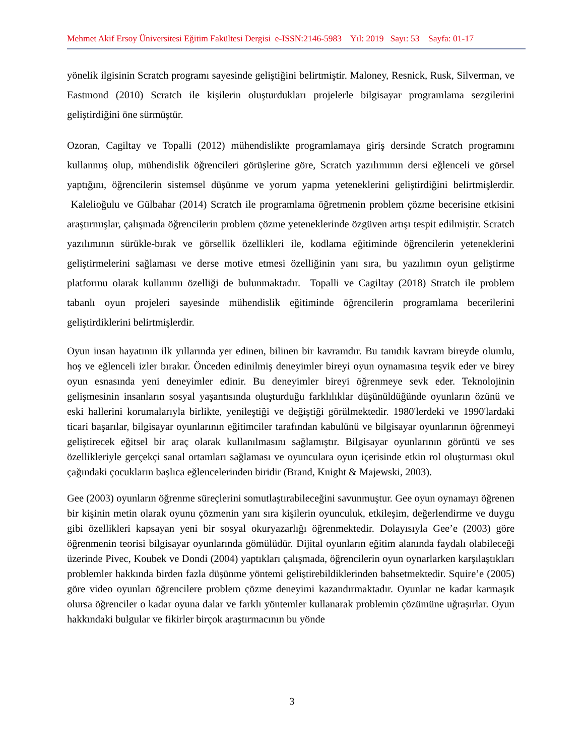Mehmet Akif Ersoy Üniversitesi Eğitim Fakültesi Dergisi e-ISSN:2146-5983 Yıl: 2019 Sayı: 53 Sayfa: 01-17
yönelik ilgisinin Scratch programı sayesinde geliştiğini belirtmiştir. Maloney, Resnick, Rusk, Silverman, ve Eastmond (2010) Scratch ile kişilerin oluşturdukları projelerle bilgisayar programlama sezgilerini geliştirdiğini öne sürmüştür.
Ozoran, Cagiltay ve Topalli (2012) mühendislikte programlamaya giriş dersinde Scratch programını kullanmış olup, mühendislik öğrencileri görüşlerine göre, Scratch yazılımının dersi eğlenceli ve görsel yaptığını, öğrencilerin sistemsel düşünme ve yorum yapma yeteneklerini geliştirdiğini belirtmişlerdir. Kalelioğulu ve Gülbahar (2014) Scratch ile programlama öğretmenin problem çözme becerisine etkisini araştırmışlar, çalışmada öğrencilerin problem çözme yeteneklerinde özgüven artışı tespit edilmiştir. Scratch yazılımının sürükle-bırak ve görsellik özellikleri ile, kodlama eğitiminde öğrencilerin yeteneklerini geliştirmelerini sağlaması ve derse motive etmesi özelliğinin yanı sıra, bu yazılımın oyun geliştirme platformu olarak kullanımı özelliği de bulunmaktadır. Topalli ve Cagiltay (2018) Stratch ile problem tabanlı oyun projeleri sayesinde mühendislik eğitiminde öğrencilerin programlama becerilerini geliştirdiklerini belirtmişlerdir.
Oyun insan hayatının ilk yıllarında yer edinen, bilinen bir kavramdır. Bu tanıdık kavram bireyde olumlu, hoş ve eğlenceli izler bırakır. Önceden edinilmiş deneyimler bireyi oyun oynamasına teşvik eder ve birey oyun esnasında yeni deneyimler edinir. Bu deneyimler bireyi öğrenmeye sevk eder. Teknolojinin gelişmesinin insanların sosyal yaşantısında oluşturduğu farklılıklar düşünüldüğünde oyunların özünü ve eski hallerini korumalarıyla birlikte, yenileştiği ve değiştiği görülmektedir. 1980'lerdeki ve 1990'lardaki ticari başarılar, bilgisayar oyunlarının eğitimciler tarafından kabulünü ve bilgisayar oyunlarının öğrenmeyi geliştirecek eğitsel bir araç olarak kullanılmasını sağlamıştır. Bilgisayar oyunlarının görüntü ve ses özellikleriyle gerçekçi sanal ortamları sağlaması ve oyunculara oyun içerisinde etkin rol oluşturması okul çağındaki çocukların başlıca eğlencelerinden biridir (Brand, Knight & Majewski, 2003).
Gee (2003) oyunların öğrenme süreçlerini somutlaştırabileceğini savunmuştur. Gee oyun oynamayı öğrenen bir kişinin metin olarak oyunu çözmenin yanı sıra kişilerin oyunculuk, etkileşim, değerlendirme ve duygu gibi özellikleri kapsayan yeni bir sosyal okuryazarlığı öğrenmektedir. Dolayısıyla Gee’e (2003) göre öğrenmenin teorisi bilgisayar oyunlarında gömülüdür. Dijital oyunların eğitim alanında faydalı olabileceği üzerinde Pivec, Koubek ve Dondi (2004) yaptıkları çalışmada, öğrencilerin oyun oynarlarken karşılaştıkları problemler hakkında birden fazla düşünme yöntemi geliştirebildiklerinden bahsetmektedir. Squire’e (2005) göre video oyunları öğrencilere problem çözme deneyimi kazandırmaktadır. Oyunlar ne kadar karmaşık olursa öğrenciler o kadar oyuna dalar ve farklı yöntemler kullanarak problemin çözümüne uğraşırlar. Oyun hakkındaki bulgular ve fikirler birçok araştırmacının bu yönde
3